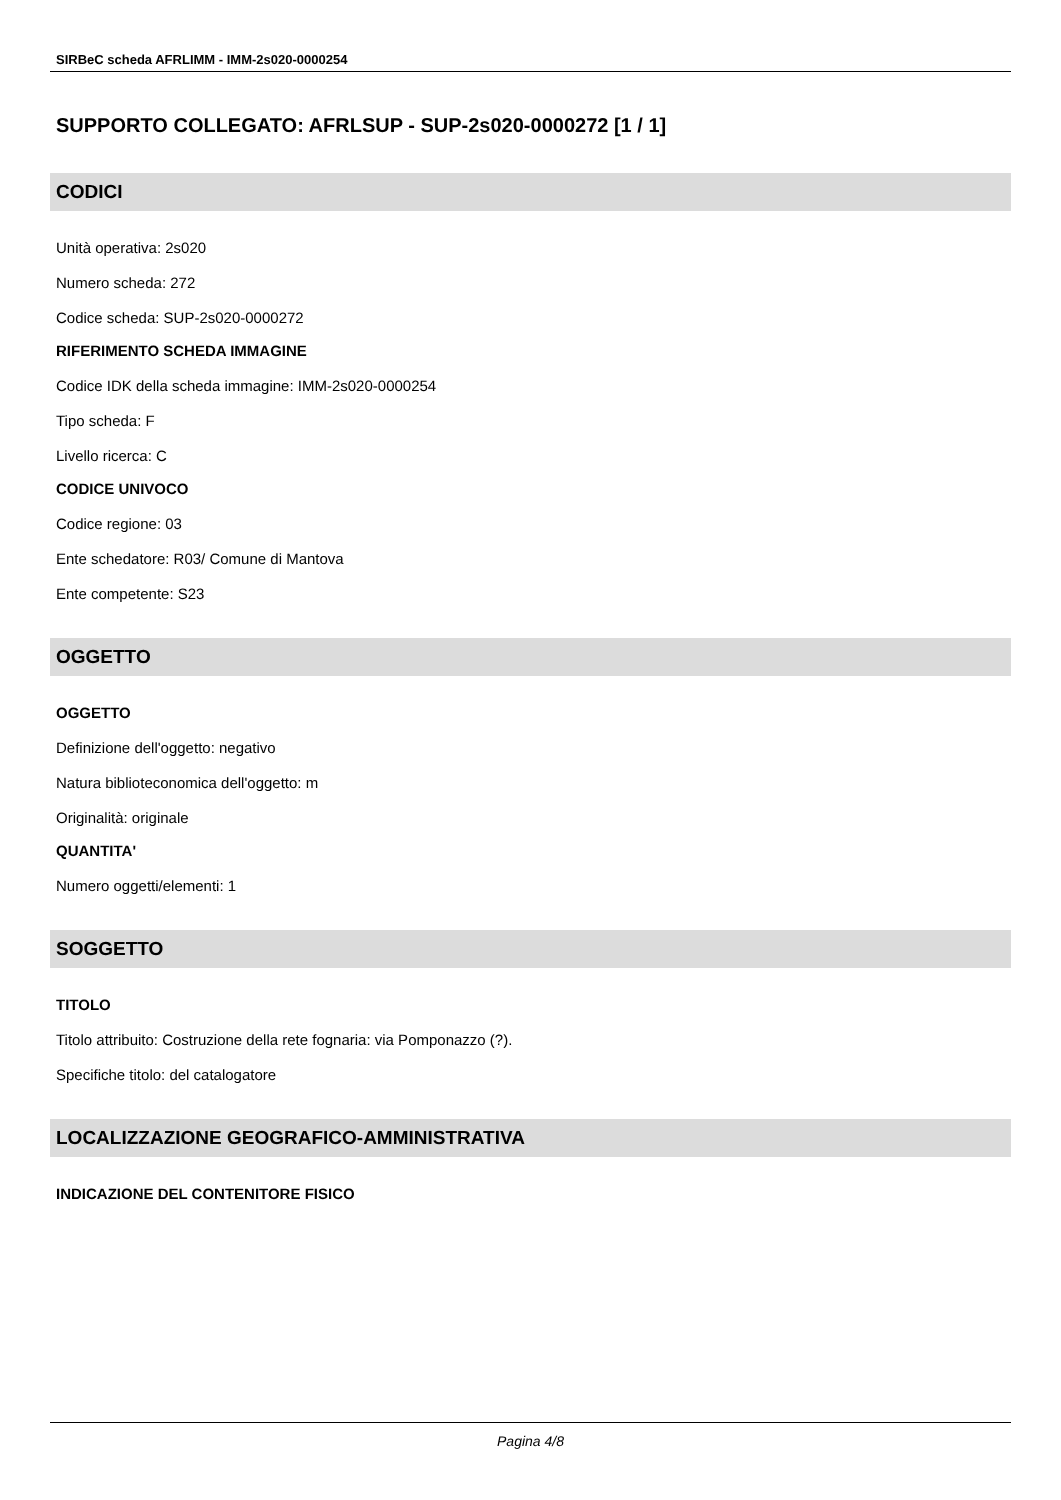SIRBeC scheda AFRLIMM - IMM-2s020-0000254
SUPPORTO COLLEGATO: AFRLSUP - SUP-2s020-0000272 [1 / 1]
CODICI
Unità operativa: 2s020
Numero scheda: 272
Codice scheda: SUP-2s020-0000272
RIFERIMENTO SCHEDA IMMAGINE
Codice IDK della scheda immagine: IMM-2s020-0000254
Tipo scheda: F
Livello ricerca: C
CODICE UNIVOCO
Codice regione: 03
Ente schedatore: R03/ Comune di Mantova
Ente competente: S23
OGGETTO
OGGETTO
Definizione dell'oggetto: negativo
Natura biblioteconomica dell'oggetto: m
Originalità: originale
QUANTITA'
Numero oggetti/elementi: 1
SOGGETTO
TITOLO
Titolo attribuito: Costruzione della rete fognaria: via Pomponazzo (?).
Specifiche titolo: del catalogatore
LOCALIZZAZIONE GEOGRAFICO-AMMINISTRATIVA
INDICAZIONE DEL CONTENITORE FISICO
Pagina 4/8